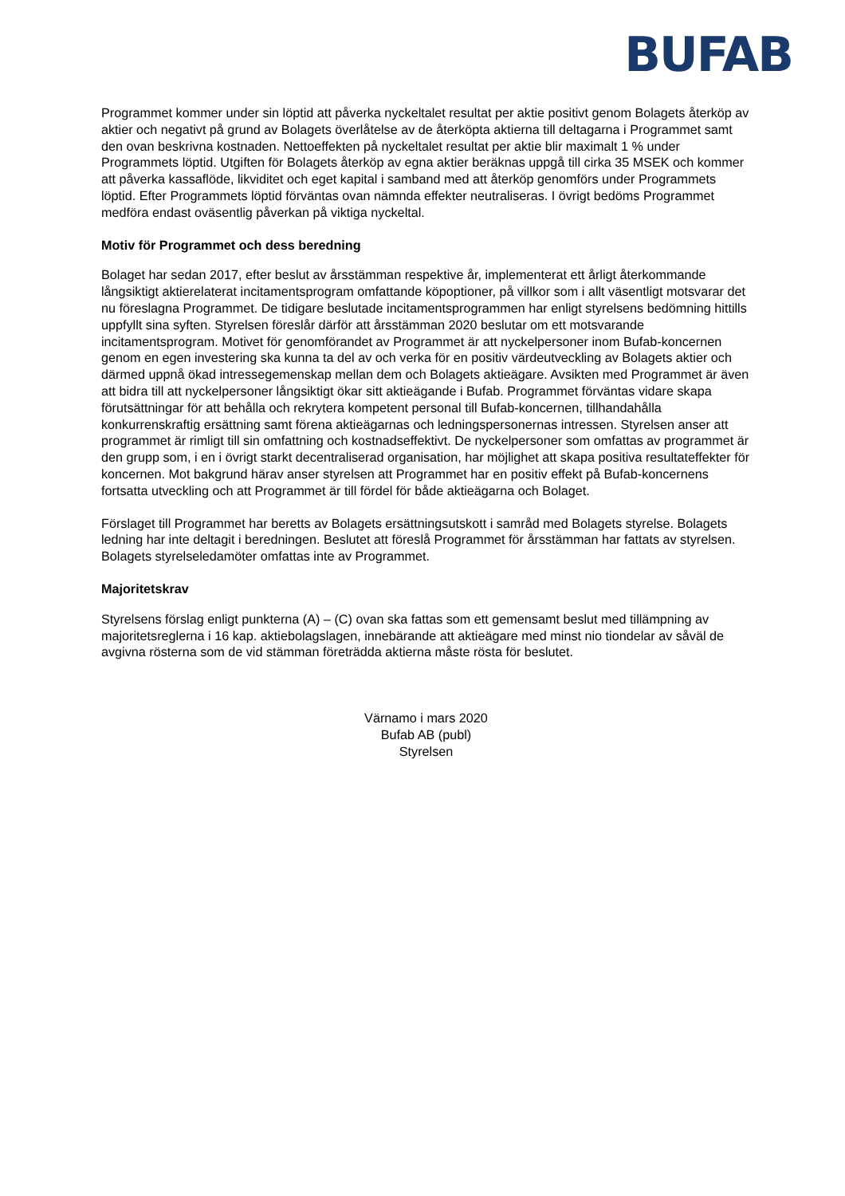BUFAB
Programmet kommer under sin löptid att påverka nyckeltalet resultat per aktie positivt genom Bolagets återköp av aktier och negativt på grund av Bolagets överlåtelse av de återköpta aktierna till deltagarna i Programmet samt den ovan beskrivna kostnaden. Nettoeffekten på nyckeltalet resultat per aktie blir maximalt 1 % under Programmets löptid. Utgiften för Bolagets återköp av egna aktier beräknas uppgå till cirka 35 MSEK och kommer att påverka kassaflöde, likviditet och eget kapital i samband med att återköp genomförs under Programmets löptid. Efter Programmets löptid förväntas ovan nämnda effekter neutraliseras. I övrigt bedöms Programmet medföra endast oväsentlig påverkan på viktiga nyckeltal.
Motiv för Programmet och dess beredning
Bolaget har sedan 2017, efter beslut av årsstämman respektive år, implementerat ett årligt återkommande långsiktigt aktierelaterat incitamentsprogram omfattande köpoptioner, på villkor som i allt väsentligt motsvarar det nu föreslagna Programmet. De tidigare beslutade incitamentsprogrammen har enligt styrelsens bedömning hittills uppfyllt sina syften. Styrelsen föreslår därför att årsstämman 2020 beslutar om ett motsvarande incitamentsprogram. Motivet för genomförandet av Programmet är att nyckelpersoner inom Bufab-koncernen genom en egen investering ska kunna ta del av och verka för en positiv värdeutveckling av Bolagets aktier och därmed uppnå ökad intressegemenskap mellan dem och Bolagets aktieägare. Avsikten med Programmet är även att bidra till att nyckelpersoner långsiktigt ökar sitt aktieägande i Bufab. Programmet förväntas vidare skapa förutsättningar för att behålla och rekrytera kompetent personal till Bufab-koncernen, tillhandahålla konkurrenskraftig ersättning samt förena aktieägarnas och ledningspersonernas intressen. Styrelsen anser att programmet är rimligt till sin omfattning och kostnadseffektivt. De nyckelpersoner som omfattas av programmet är den grupp som, i en i övrigt starkt decentraliserad organisation, har möjlighet att skapa positiva resultateffekter för koncernen. Mot bakgrund härav anser styrelsen att Programmet har en positiv effekt på Bufab-koncernens fortsatta utveckling och att Programmet är till fördel för både aktieägarna och Bolaget.
Förslaget till Programmet har beretts av Bolagets ersättningsutskott i samråd med Bolagets styrelse. Bolagets ledning har inte deltagit i beredningen. Beslutet att föreslå Programmet för årsstämman har fattats av styrelsen. Bolagets styrelseledamöter omfattas inte av Programmet.
Majoritetskrav
Styrelsens förslag enligt punkterna (A) – (C) ovan ska fattas som ett gemensamt beslut med tillämpning av majoritetsreglerna i 16 kap. aktiebolagslagen, innebärande att aktieägare med minst nio tiondelar av såväl de avgivna rösterna som de vid stämman företrädda aktierna måste rösta för beslutet.
Värnamo i mars 2020
Bufab AB (publ)
Styrelsen